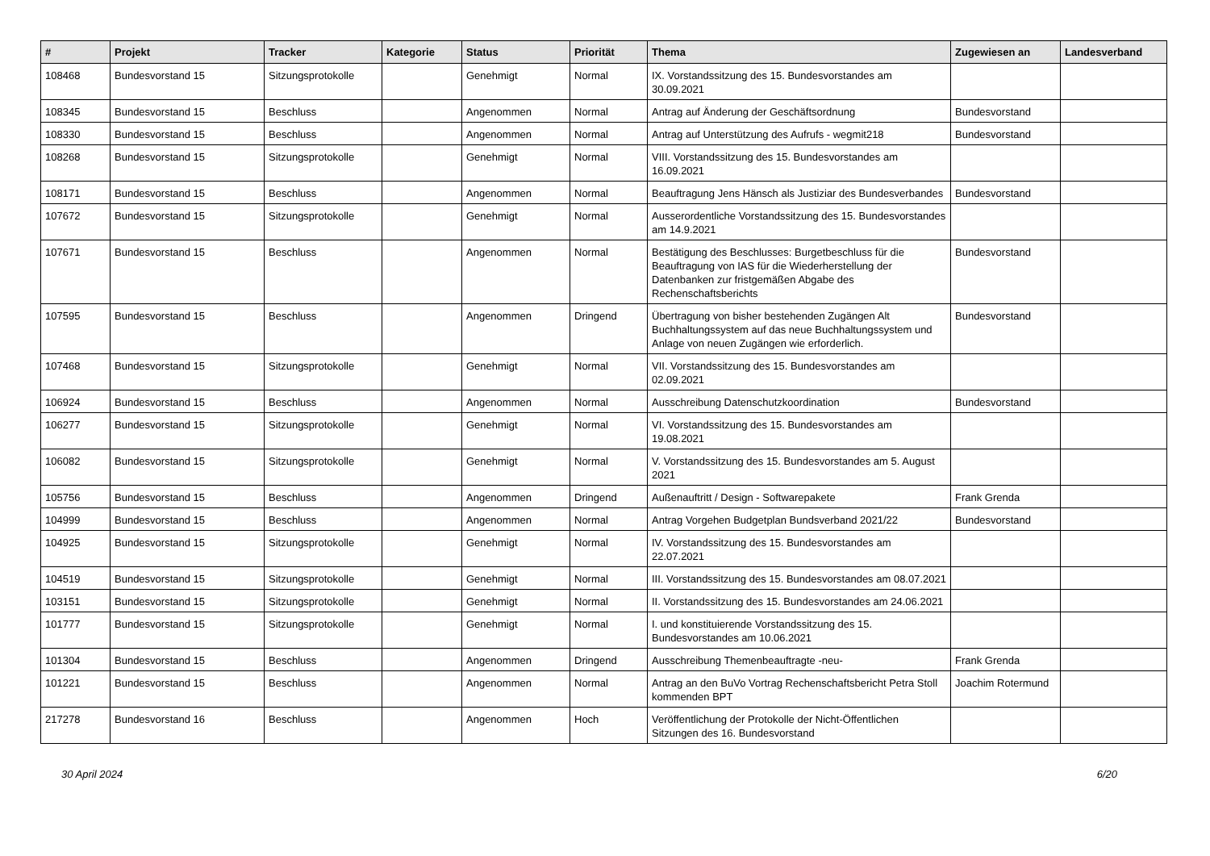| # | Projekt | Tracker | Kategorie | Status | Priorität | Thema | Zugewiesen an | Landesverband |
| --- | --- | --- | --- | --- | --- | --- | --- | --- |
| 108468 | Bundesvorstand 15 | Sitzungsprotokolle | | Genehmigt | Normal | IX. Vorstandssitzung des 15. Bundesvorstandes am 30.09.2021 | | |
| 108345 | Bundesvorstand 15 | Beschluss | | Angenommen | Normal | Antrag auf Änderung der Geschäftsordnung | Bundesvorstand | |
| 108330 | Bundesvorstand 15 | Beschluss | | Angenommen | Normal | Antrag auf Unterstützung des Aufrufs - wegmit218 | Bundesvorstand | |
| 108268 | Bundesvorstand 15 | Sitzungsprotokolle | | Genehmigt | Normal | VIII. Vorstandssitzung des 15. Bundesvorstandes am 16.09.2021 | | |
| 108171 | Bundesvorstand 15 | Beschluss | | Angenommen | Normal | Beauftragung Jens Hänsch als Justiziar des Bundesverbandes | Bundesvorstand | |
| 107672 | Bundesvorstand 15 | Sitzungsprotokolle | | Genehmigt | Normal | Ausserordentliche Vorstandssitzung des 15. Bundesvorstandes am 14.9.2021 | | |
| 107671 | Bundesvorstand 15 | Beschluss | | Angenommen | Normal | Bestätigung des Beschlusses: Burgetbeschluss für die Beauftragung von IAS für die Wiederherstellung der Datenbanken zur fristgemäßen Abgabe des Rechenschaftsberichts | Bundesvorstand | |
| 107595 | Bundesvorstand 15 | Beschluss | | Angenommen | Dringend | Übertragung von bisher bestehenden Zugängen Alt Buchhaltungssystem auf das neue Buchhaltungssystem und Anlage von neuen Zugängen wie erforderlich. | Bundesvorstand | |
| 107468 | Bundesvorstand 15 | Sitzungsprotokolle | | Genehmigt | Normal | VII. Vorstandssitzung des 15. Bundesvorstandes am 02.09.2021 | | |
| 106924 | Bundesvorstand 15 | Beschluss | | Angenommen | Normal | Ausschreibung Datenschutzkoordination | Bundesvorstand | |
| 106277 | Bundesvorstand 15 | Sitzungsprotokolle | | Genehmigt | Normal | VI. Vorstandssitzung des 15. Bundesvorstandes am 19.08.2021 | | |
| 106082 | Bundesvorstand 15 | Sitzungsprotokolle | | Genehmigt | Normal | V. Vorstandssitzung des 15. Bundesvorstandes am 5. August 2021 | | |
| 105756 | Bundesvorstand 15 | Beschluss | | Angenommen | Dringend | Außenauftritt / Design - Softwarepakete | Frank Grenda | |
| 104999 | Bundesvorstand 15 | Beschluss | | Angenommen | Normal | Antrag Vorgehen Budgetplan Bundsverband 2021/22 | Bundesvorstand | |
| 104925 | Bundesvorstand 15 | Sitzungsprotokolle | | Genehmigt | Normal | IV. Vorstandssitzung des 15. Bundesvorstandes am 22.07.2021 | | |
| 104519 | Bundesvorstand 15 | Sitzungsprotokolle | | Genehmigt | Normal | III. Vorstandssitzung des 15. Bundesvorstandes am 08.07.2021 | | |
| 103151 | Bundesvorstand 15 | Sitzungsprotokolle | | Genehmigt | Normal | II. Vorstandssitzung des 15. Bundesvorstandes am 24.06.2021 | | |
| 101777 | Bundesvorstand 15 | Sitzungsprotokolle | | Genehmigt | Normal | I. und konstituierende Vorstandssitzung des 15. Bundesvorstandes am 10.06.2021 | | |
| 101304 | Bundesvorstand 15 | Beschluss | | Angenommen | Dringend | Ausschreibung Themenbeauftragte -neu- | Frank Grenda | |
| 101221 | Bundesvorstand 15 | Beschluss | | Angenommen | Normal | Antrag an den BuVo Vortrag Rechenschaftsbericht Petra Stoll kommenden BPT | Joachim Rotermund | |
| 217278 | Bundesvorstand 16 | Beschluss | | Angenommen | Hoch | Veröffentlichung der Protokolle der Nicht-Öffentlichen Sitzungen des 16. Bundesvorstand | | |
30 April 2024 6/20